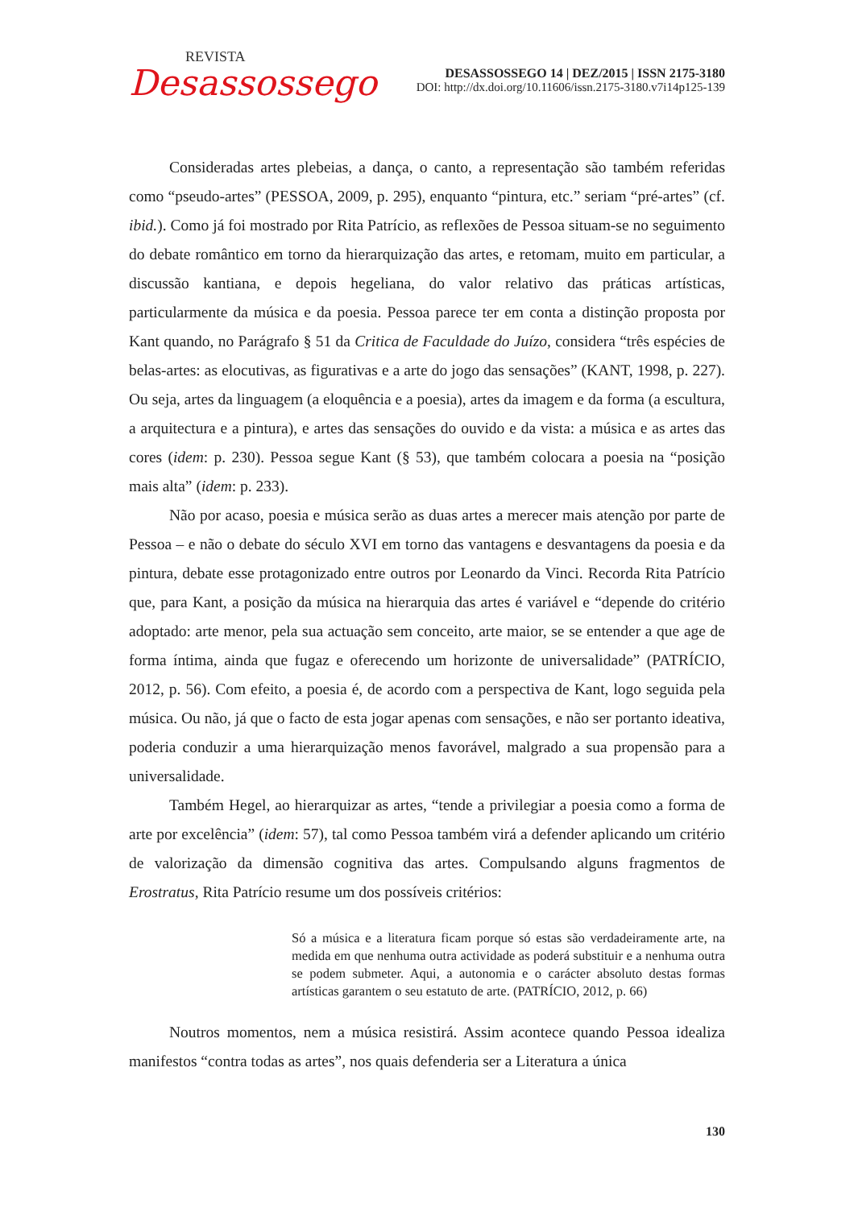REVISTA
Desassossego
DESASSOSSEGO 14 | DEZ/2015 | ISSN 2175-3180
DOI: http://dx.doi.org/10.11606/issn.2175-3180.v7i14p125-139
Consideradas artes plebeias, a dança, o canto, a representação são também referidas como “pseudo-artes” (PESSOA, 2009, p. 295), enquanto “pintura, etc.” seriam “pré-artes” (cf. ibid.). Como já foi mostrado por Rita Patrício, as reflexões de Pessoa situam-se no seguimento do debate romântico em torno da hierarquização das artes, e retomam, muito em particular, a discussão kantiana, e depois hegeliana, do valor relativo das práticas artísticas, particularmente da música e da poesia. Pessoa parece ter em conta a distinção proposta por Kant quando, no Parágrafo § 51 da Critica de Faculdade do Juízo, considera “três espécies de belas-artes: as elocutivas, as figurativas e a arte do jogo das sensações” (KANT, 1998, p. 227). Ou seja, artes da linguagem (a eloquência e a poesia), artes da imagem e da forma (a escultura, a arquitectura e a pintura), e artes das sensações do ouvido e da vista: a música e as artes das cores (idem: p. 230). Pessoa segue Kant (§ 53), que também colocara a poesia na “posição mais alta” (idem: p. 233).
Não por acaso, poesia e música serão as duas artes a merecer mais atenção por parte de Pessoa – e não o debate do século XVI em torno das vantagens e desvantagens da poesia e da pintura, debate esse protagonizado entre outros por Leonardo da Vinci. Recorda Rita Patrício que, para Kant, a posição da música na hierarquia das artes é variável e “depende do critério adoptado: arte menor, pela sua actuação sem conceito, arte maior, se se entender a que age de forma íntima, ainda que fugaz e oferecendo um horizonte de universalidade” (PATRÍCIO, 2012, p. 56). Com efeito, a poesia é, de acordo com a perspectiva de Kant, logo seguida pela música. Ou não, já que o facto de esta jogar apenas com sensações, e não ser portanto ideativa, poderia conduzir a uma hierarquização menos favorável, malgrado a sua propensão para a universalidade.
Também Hegel, ao hierarquizar as artes, “tende a privilegiar a poesia como a forma de arte por excelência” (idem: 57), tal como Pessoa também virá a defender aplicando um critério de valorização da dimensão cognitiva das artes. Compulsando alguns fragmentos de Erostratus, Rita Patrício resume um dos possíveis critérios:
Só a música e a literatura ficam porque só estas são verdadeiramente arte, na medida em que nenhuma outra actividade as poderá substituir e a nenhuma outra se podem submeter. Aqui, a autonomia e o carácter absoluto destas formas artísticas garantem o seu estatuto de arte. (PATRÍCIO, 2012, p. 66)
Noutros momentos, nem a música resistirá. Assim acontece quando Pessoa idealiza manifestos “contra todas as artes”, nos quais defenderia ser a Literatura a única
130